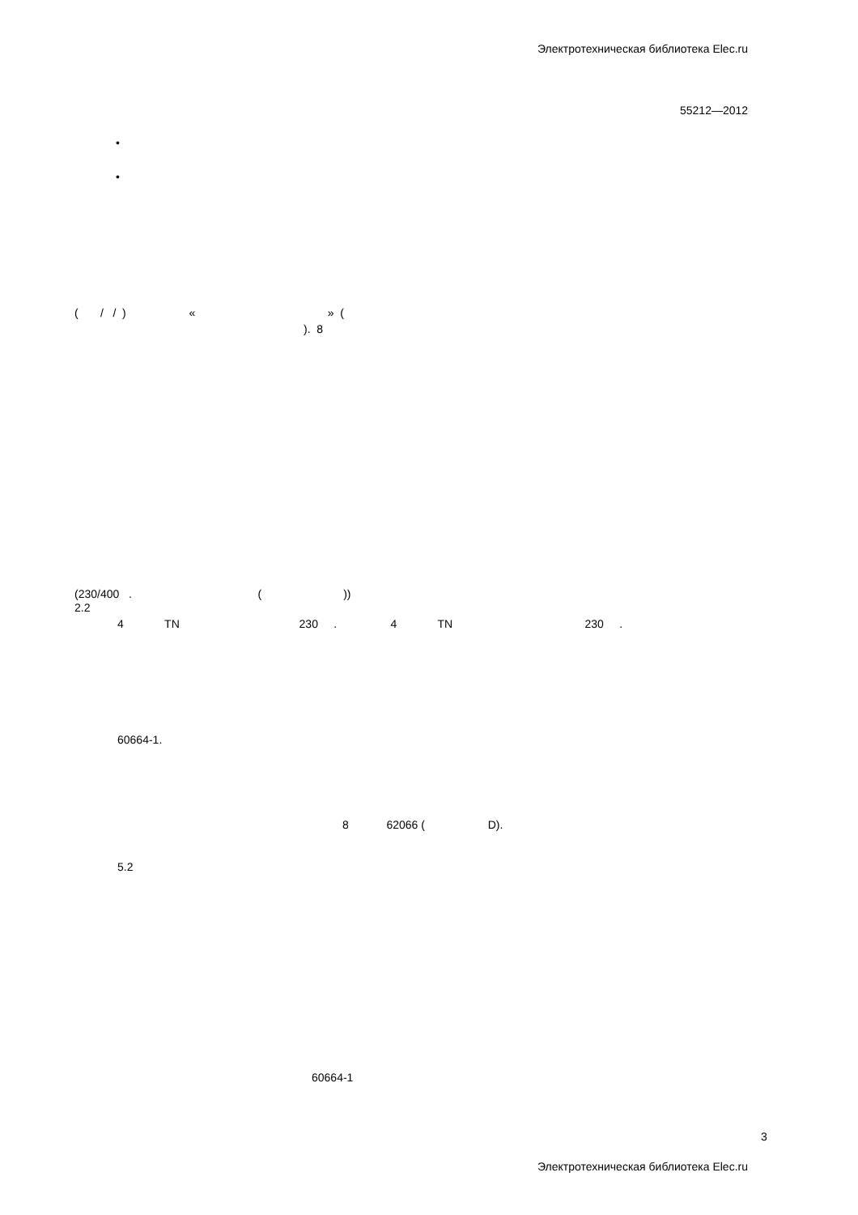Электротехническая библиотека Elec.ru
55212—2012
•
•
( / / ) « » (
). 8
(230/400 . ( ))
2.2
4 TN 230 . 4 TN 230 .
60664-1.
8 62066 ( D).
5.2
60664-1
3
Электротехническая библиотека Elec.ru